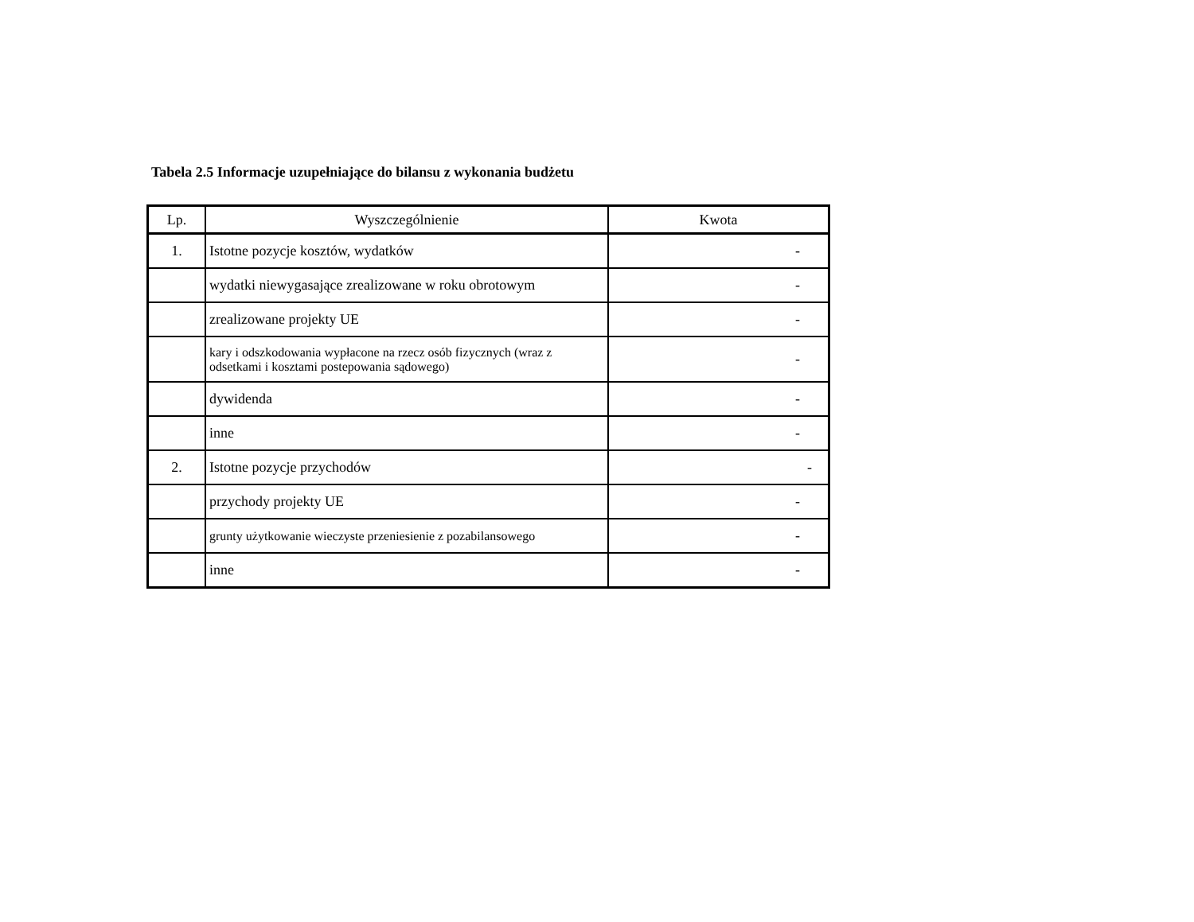Tabela 2.5 Informacje uzupełniające do bilansu z wykonania budżetu
| Lp. | Wyszczególnienie | Kwota |
| --- | --- | --- |
| 1. | Istotne pozycje kosztów, wydatków | - |
| | wydatki niewygasające zrealizowane w roku obrotowym | - |
| | zrealizowane projekty UE | - |
| | kary i odszkodowania wypłacone na rzecz osób fizycznych (wraz z odsetkami i kosztami postepowania sądowego) | - |
| | dywidenda | - |
| | inne | - |
| 2. | Istotne pozycje przychodów | - |
| | przychody projekty UE | - |
| | grunty użytkowanie wieczyste przeniesienie z pozabilansowego | - |
| | inne | - |